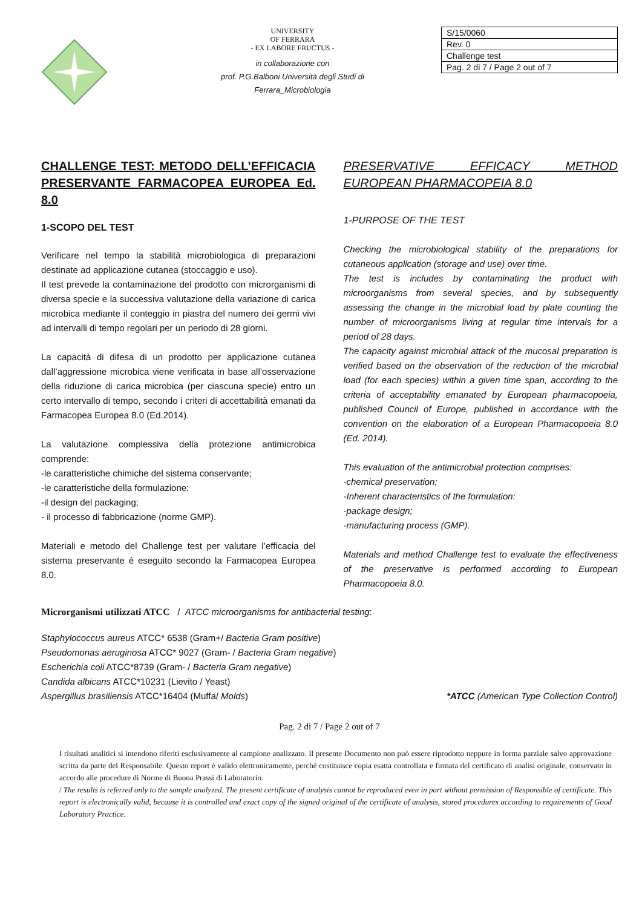UNIVERSITY
OF FERRARA
- EX LABORE FRUCTUS -
in collaborazione con
prof. P.G.Balboni Università degli Studi di
Ferrara_Microbiologia
| S/15/0060 |
| Rev. 0 |
| Challenge test |
| Pag. 2 di 7 / Page 2 out of 7 |
CHALLENGE TEST: METODO DELL’EFFICACIA PRESERVANTE FARMACOPEA EUROPEA Ed. 8.0
1-SCOPO DEL TEST
Verificare nel tempo la stabilità microbiologica di preparazioni destinate ad applicazione cutanea (stoccaggio e uso).
Il test prevede la contaminazione del prodotto con microrganismi di diversa specie e la successiva valutazione della variazione di carica microbica mediante il conteggio in piastra del numero dei germi vivi ad intervalli di tempo regolari per un periodo di 28 giorni.
La capacità di difesa di un prodotto per applicazione cutanea dall’aggressione microbica viene verificata in base all’osservazione della riduzione di carica microbica (per ciascuna specie) entro un certo intervallo di tempo, secondo i criteri di accettabilità emanati da Farmacopea Europea 8.0 (Ed.2014).
La valutazione complessiva della protezione antimicrobica comprende:
-le caratteristiche chimiche del sistema conservante;
-le caratteristiche della formulazione:
-il design del packaging;
- il processo di fabbricazione (norme GMP).
Materiali e metodo del Challenge test per valutare l’efficacia del sistema preservante è eseguito secondo la Farmacopea Europea 8.0.
PRESERVATIVE EFFICACY METHOD EUROPEAN PHARMACOPEIA 8.0
1-PURPOSE OF THE TEST
Checking the microbiological stability of the preparations for cutaneous application (storage and use) over time.
The test is includes by contaminating the product with microorganisms from several species, and by subsequently assessing the change in the microbial load by plate counting the number of microorganisms living at regular time intervals for a period of 28 days.
The capacity against microbial attack of the mucosal preparation is verified based on the observation of the reduction of the microbial load (for each species) within a given time span, according to the criteria of acceptability emanated by European pharmacopoeia, published Council of Europe, published in accordance with the convention on the elaboration of a European Pharmacopoeia 8.0 (Ed. 2014).
This evaluation of the antimicrobial protection comprises:
-chemical preservation;
-Inherent characteristics of the formulation:
-package design;
-manufacturing process (GMP).
Materials and method Challenge test to evaluate the effectiveness of the preservative is performed according to European Pharmacopoeia 8.0.
Microrganismi utilizzati ATCC / ATCC microorganisms for antibacterial testing:
Staphylococcus aureus ATCC* 6538 (Gram+/ Bacteria Gram positive)
Pseudomonas aeruginosa ATCC* 9027 (Gram- / Bacteria Gram negative)
Escherichia coli ATCC*8739 (Gram- / Bacteria Gram negative)
Candida albicans ATCC*10231 (Lievito / Yeast)
Aspergillus brasiliensis ATCC*16404 (Muffa/ Molds) *ATCC (American Type Collection Control)
Pag. 2 di 7 / Page 2 out of 7
I risultati analitici si intendono riferiti esclusivamente al campione analizzato. Il presente Documento non può essere riprodotto neppure in forma parziale salvo approvazione scritta da parte del Responsabile. Questo report è valido elettronicamente, perché costituisce copia esatta controllata e firmata del certificato di analisi originale, conservato in accordo alle procedure di Norme di Buona Prassi di Laboratorio.
/ The results is referred only to the sample analyzed. The present certificate of analysis cannot be reproduced even in part without permission of Responsible of certificate. This report is electronically valid, because it is controlled and exact copy of the signed original of the certificate of analysis, stored procedures according to requirements of Good Laboratory Practice.